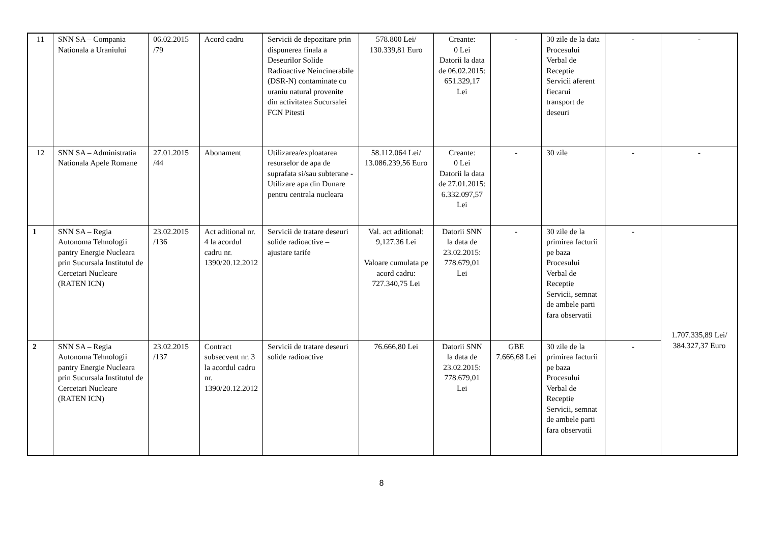| 11 | SNN SA – Compania Nationala a Uraniului | 06.02.2015 /79 | Acord cadru | Servicii de depozitare prin dispunerea finala a Deseurilor Solide Radioactive Neincinerabile (DSR-N) contaminate cu uraniu natural provenite din activitatea Sucursalei FCN Pitesti | 578.800 Lei/ 130.339,81 Euro | Creante: 0 Lei Datorii la data de 06.02.2015: 651.329,17 Lei | - | 30 zile de la data Procesului Verbal de Receptie Servicii aferent fiecarui transport de deseuri | - | - |
| 12 | SNN SA – Administratia Nationala Apele Romane | 27.01.2015 /44 | Abonament | Utilizarea/exploatarea resurselor de apa de suprafata si/sau subterane - Utilizare apa din Dunare pentru centrala nucleara | 58.112.064 Lei/ 13.086.239,56 Euro | Creante: 0 Lei Datorii la data de 27.01.2015: 6.332.097,57 Lei | - | 30 zile | - | - |
| 1 | SNN SA – Regia Autonoma Tehnologii pantry Energie Nucleara prin Sucursala Institutul de Cercetari Nucleare (RATEN ICN) | 23.02.2015 /136 | Act aditional nr. 4 la acordul cadru nr. 1390/20.12.2012 | Servicii de tratare deseuri solide radioactive – ajustare tarife | Val. act aditional: 9,127.36 Lei Valoare cumulata pe acord cadru: 727.340,75 Lei | Datorii SNN la data de 23.02.2015: 778.679,01 Lei | - | 30 zile de la primirea facturii pe baza Procesului Verbal de Receptie Servicii, semnat de ambele parti fara observatii | - | 1.707.335,89 Lei/ 384.327,37 Euro |
| 2 | SNN SA – Regia Autonoma Tehnologii pantry Energie Nucleara prin Sucursala Institutul de Cercetari Nucleare (RATEN ICN) | 23.02.2015 /137 | Contract subsecvent nr. 3 la acordul cadru nr. 1390/20.12.2012 | Servicii de tratare deseuri solide radioactive | 76.666,80 Lei | Datorii SNN la data de 23.02.2015: 778.679,01 Lei | GBE 7.666,68 Lei | 30 zile de la primirea facturii pe baza Procesului Verbal de Receptie Servicii, semnat de ambele parti fara observatii | - | |
8